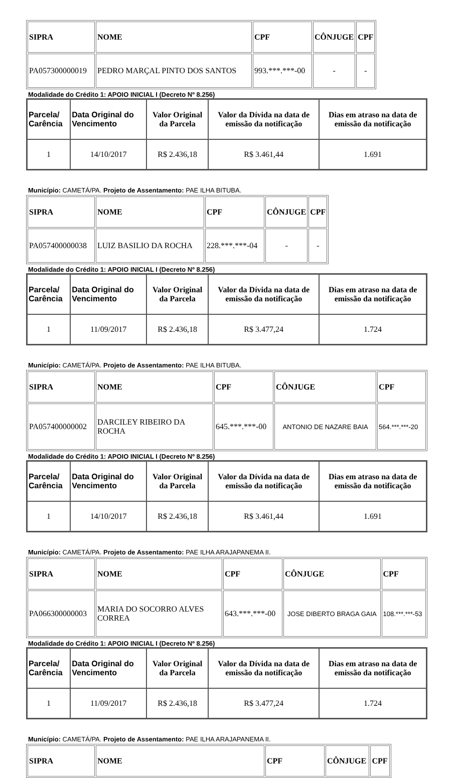| SIPRA | NOME | CPF | CÔNJUGE | CPF |
| --- | --- | --- | --- | --- |
| PA057300000019 | PEDRO MARÇAL PINTO DOS SANTOS | 993.***.***-00 | - | - |
Modalidade do Crédito 1: APOIO INICIAL I (Decreto Nº 8.256)
| Parcela/ Carência | Data Original do Vencimento | Valor Original da Parcela | Valor da Dívida na data de emissão da notificação | Dias em atraso na data de emissão da notificação |
| --- | --- | --- | --- | --- |
| 1 | 14/10/2017 | R$ 2.436,18 | R$ 3.461,44 | 1.691 |
Município: CAMETÁ/PA. Projeto de Assentamento: PAE ILHA BITUBA.
| SIPRA | NOME | CPF | CÔNJUGE | CPF |
| --- | --- | --- | --- | --- |
| PA057400000038 | LUIZ BASILIO DA ROCHA | 228.***.***-04 | - | - |
Modalidade do Crédito 1: APOIO INICIAL I (Decreto Nº 8.256)
| Parcela/ Carência | Data Original do Vencimento | Valor Original da Parcela | Valor da Dívida na data de emissão da notificação | Dias em atraso na data de emissão da notificação |
| --- | --- | --- | --- | --- |
| 1 | 11/09/2017 | R$ 2.436,18 | R$ 3.477,24 | 1.724 |
Município: CAMETÁ/PA. Projeto de Assentamento: PAE ILHA BITUBA.
| SIPRA | NOME | CPF | CÔNJUGE | CPF |
| --- | --- | --- | --- | --- |
| PA057400000002 | DARCILEY RIBEIRO DA ROCHA | 645.***.***-00 | ANTONIO DE NAZARE BAIA | 564.***.***-20 |
Modalidade do Crédito 1: APOIO INICIAL I (Decreto Nº 8.256)
| Parcela/ Carência | Data Original do Vencimento | Valor Original da Parcela | Valor da Dívida na data de emissão da notificação | Dias em atraso na data de emissão da notificação |
| --- | --- | --- | --- | --- |
| 1 | 14/10/2017 | R$ 2.436,18 | R$ 3.461,44 | 1.691 |
Município: CAMETÁ/PA. Projeto de Assentamento: PAE ILHA ARAJAPANEMA II.
| SIPRA | NOME | CPF | CÔNJUGE | CPF |
| --- | --- | --- | --- | --- |
| PA066300000003 | MARIA DO SOCORRO ALVES CORREA | 643.***.***-00 | JOSE DIBERTO BRAGA GAIA | 108.***.***-53 |
Modalidade do Crédito 1: APOIO INICIAL I (Decreto Nº 8.256)
| Parcela/ Carência | Data Original do Vencimento | Valor Original da Parcela | Valor da Dívida na data de emissão da notificação | Dias em atraso na data de emissão da notificação |
| --- | --- | --- | --- | --- |
| 1 | 11/09/2017 | R$ 2.436,18 | R$ 3.477,24 | 1.724 |
Município: CAMETÁ/PA. Projeto de Assentamento: PAE ILHA ARAJAPANEMA II.
| SIPRA | NOME | CPF | CÔNJUGE | CPF |
| --- | --- | --- | --- | --- |